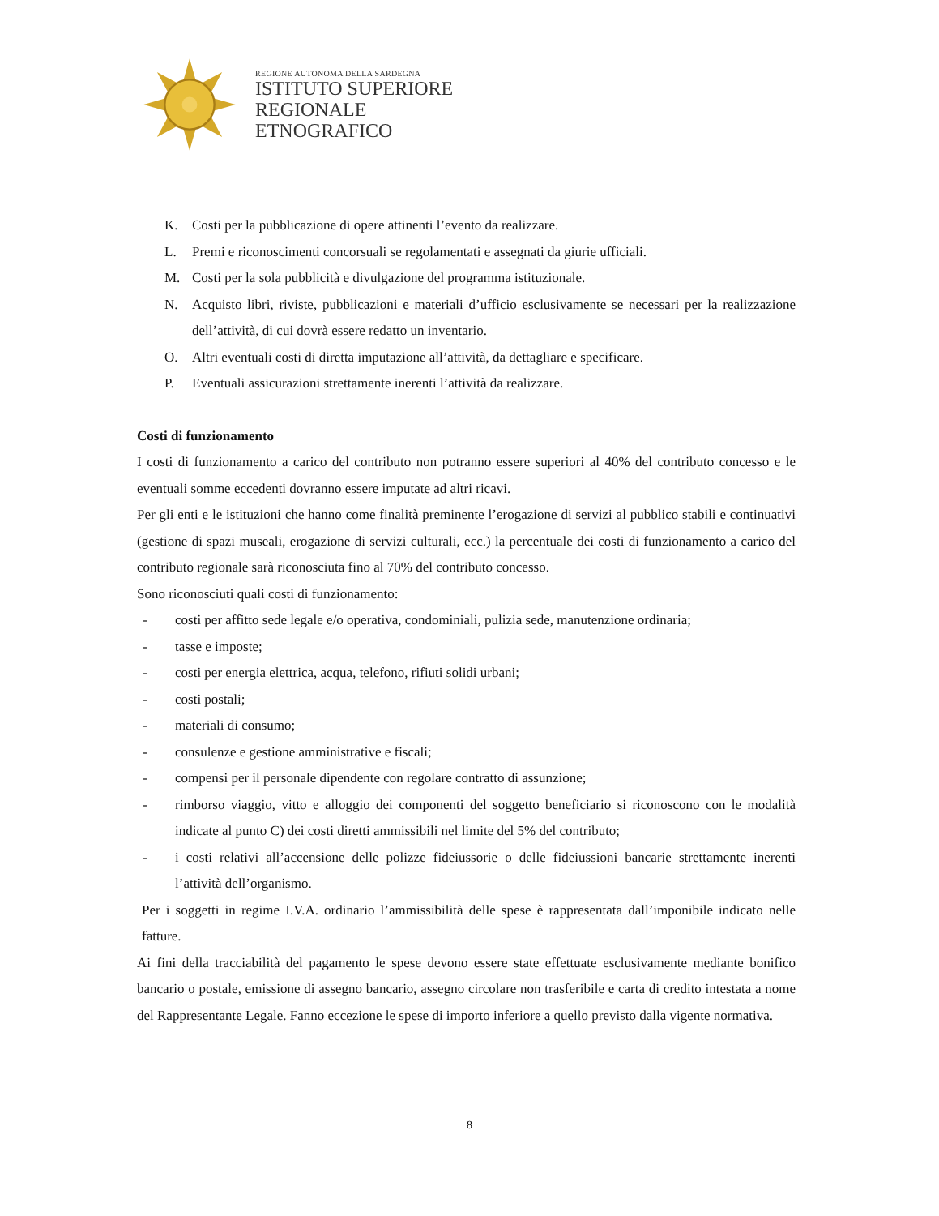REGIONE AUTONOMA DELLA SARDEGNA
ISTITUTO SUPERIORE
REGIONALE
ETNOGRAFICO
K. Costi per la pubblicazione di opere attinenti l’evento da realizzare.
L. Premi e riconoscimenti concorsuali se regolamentati e assegnati da giurie ufficiali.
M. Costi per la sola pubblicità e divulgazione del programma istituzionale.
N. Acquisto libri, riviste, pubblicazioni e materiali d’ufficio esclusivamente se necessari per la realizzazione dell’attività, di cui dovrà essere redatto un inventario.
O. Altri eventuali costi di diretta imputazione all’attività, da dettagliare e specificare.
P. Eventuali assicurazioni strettamente inerenti l’attività da realizzare.
Costi di funzionamento
I costi di funzionamento a carico del contributo non potranno essere superiori al 40% del contributo concesso e le eventuali somme eccedenti dovranno essere imputate ad altri ricavi.
Per gli enti e le istituzioni che hanno come finalità preminente l’erogazione di servizi al pubblico stabili e continuativi (gestione di spazi museali, erogazione di servizi culturali, ecc.) la percentuale dei costi di funzionamento a carico del contributo regionale sarà riconosciuta fino al 70% del contributo concesso.
Sono riconosciuti quali costi di funzionamento:
- costi per affitto sede legale e/o operativa, condominiali, pulizia sede, manutenzione ordinaria;
- tasse e imposte;
- costi per energia elettrica, acqua, telefono, rifiuti solidi urbani;
- costi postali;
- materiali di consumo;
- consulenze e gestione amministrative e fiscali;
- compensi per il personale dipendente con regolare contratto di assunzione;
- rimborso viaggio, vitto e alloggio dei componenti del soggetto beneficiario si riconoscono con le modalità indicate al punto C) dei costi diretti ammissibili nel limite del 5% del contributo;
- i costi relativi all’accensione delle polizze fideiussorie o delle fideiussioni bancarie strettamente inerenti l’attività dell’organismo.
Per i soggetti in regime I.V.A. ordinario l’ammissibilità delle spese è rappresentata dall’imponibile indicato nelle fatture.
Ai fini della tracciabilità del pagamento le spese devono essere state effettuate esclusivamente mediante bonifico bancario o postale, emissione di assegno bancario, assegno circolare non trasferibile e carta di credito intestata a nome del Rappresentante Legale. Fanno eccezione le spese di importo inferiore a quello previsto dalla vigente normativa.
8